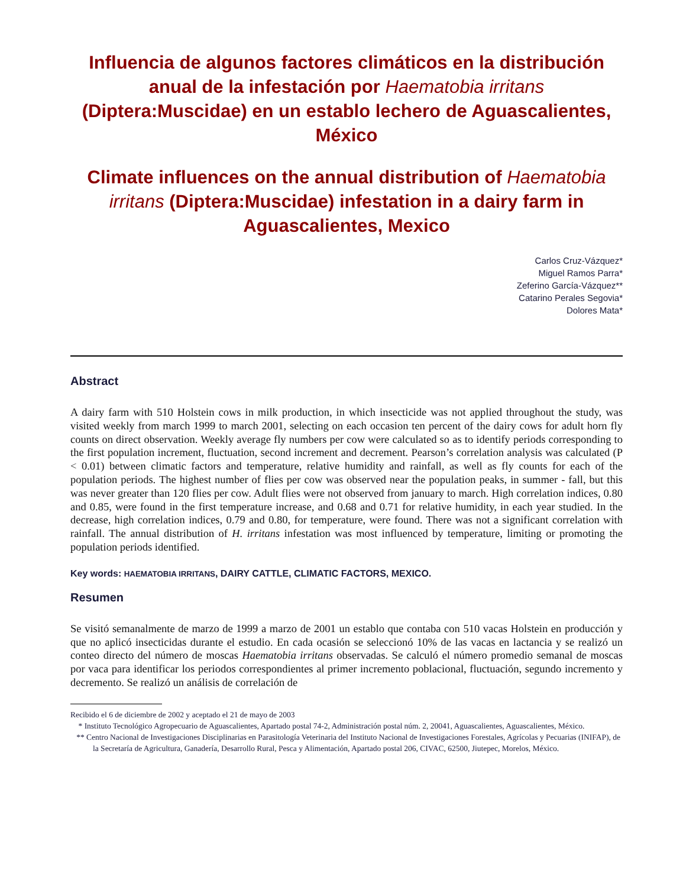Influencia de algunos factores climáticos en la distribución anual de la infestación por Haematobia irritans (Diptera:Muscidae) en un establo lechero de Aguascalientes, México
Climate influences on the annual distribution of Haematobia irritans (Diptera:Muscidae) infestation in a dairy farm in Aguascalientes, Mexico
Carlos Cruz-Vázquez*
Miguel Ramos Parra*
Zeferino García-Vázquez**
Catarino Perales Segovia*
Dolores Mata*
Abstract
A dairy farm with 510 Holstein cows in milk production, in which insecticide was not applied throughout the study, was visited weekly from march 1999 to march 2001, selecting on each occasion ten percent of the dairy cows for adult horn fly counts on direct observation. Weekly average fly numbers per cow were calculated so as to identify periods corresponding to the first population increment, fluctuation, second increment and decrement. Pearson’s correlation analysis was calculated (P < 0.01) between climatic factors and temperature, relative humidity and rainfall, as well as fly counts for each of the population periods. The highest number of flies per cow was observed near the population peaks, in summer - fall, but this was never greater than 120 flies per cow. Adult flies were not observed from january to march. High correlation indices, 0.80 and 0.85, were found in the first temperature increase, and 0.68 and 0.71 for relative humidity, in each year studied. In the decrease, high correlation indices, 0.79 and 0.80, for temperature, were found. There was not a significant correlation with rainfall. The annual distribution of H. irritans infestation was most influenced by temperature, limiting or promoting the population periods identified.
Key words: HAEMATOBIA IRRITANS, DAIRY CATTLE, CLIMATIC FACTORS, MEXICO.
Resumen
Se visitó semanalmente de marzo de 1999 a marzo de 2001 un establo que contaba con 510 vacas Holstein en producción y que no aplicó insecticidas durante el estudio. En cada ocasión se seleccionó 10% de las vacas en lactancia y se realizó un conteo directo del número de moscas Haematobia irritans observadas. Se calculó el número promedio semanal de moscas por vaca para identificar los periodos correspondientes al primer incremento poblacional, fluctuación, segundo incremento y decremento. Se realizó un análisis de correlación de
Recibido el 6 de diciembre de 2002 y aceptado el 21 de mayo de 2003
* Instituto Tecnológico Agropecuario de Aguascalientes, Apartado postal 74-2, Administración postal núm. 2, 20041, Aguascalientes, Aguascalientes, México.
** Centro Nacional de Investigaciones Disciplinarias en Parasitología Veterinaria del Instituto Nacional de Investigaciones Forestales, Agrícolas y Pecuarias (INIFAP), de la Secretaría de Agricultura, Ganadería, Desarrollo Rural, Pesca y Alimentación, Apartado postal 206, CIVAC, 62500, Jiutepec, Morelos, México.